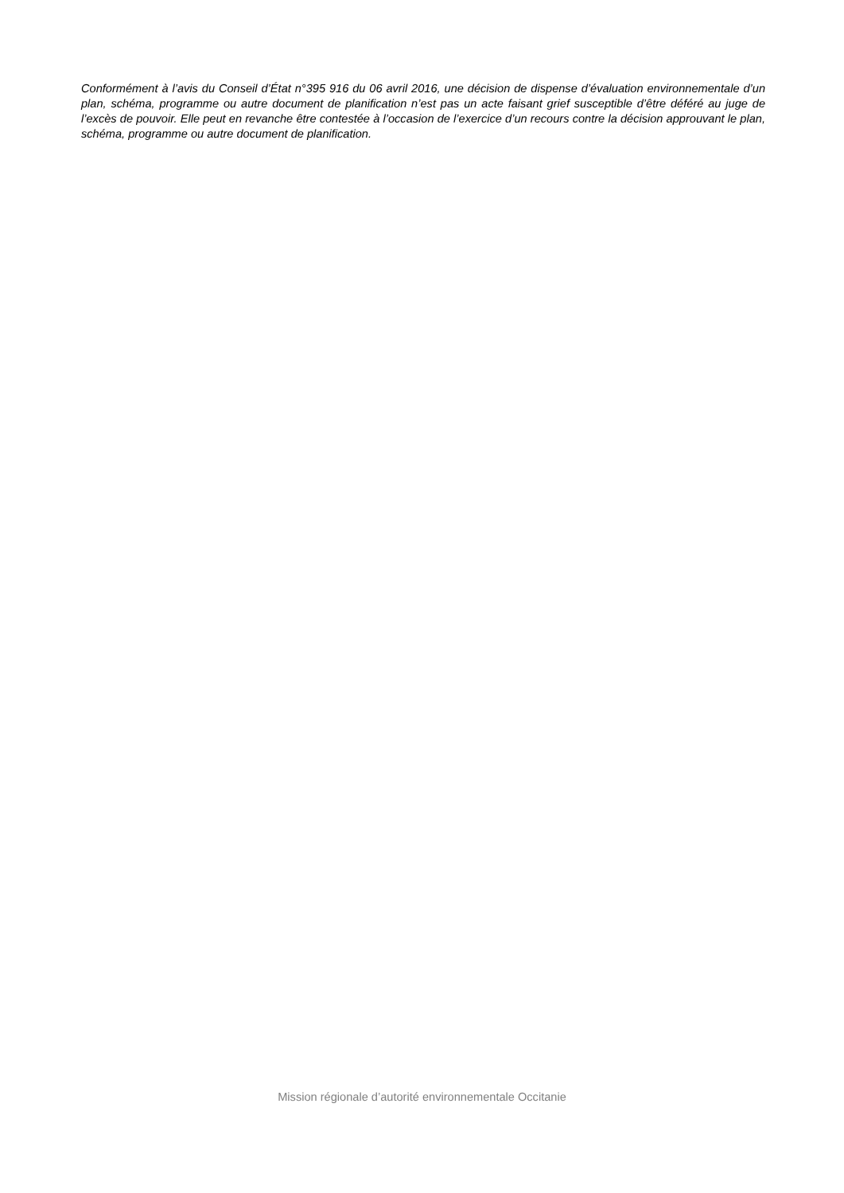Conformément à l’avis du Conseil d’État n°395 916 du 06 avril 2016, une décision de dispense d’évaluation environnementale d’un plan, schéma, programme ou autre document de planification n’est pas un acte faisant grief susceptible d’être déféré au juge de l’excès de pouvoir. Elle peut en revanche être contestée à l’occasion de l’exercice d’un recours contre la décision approuvant le plan, schéma, programme ou autre document de planification.
Mission régionale d’autorité environnementale Occitanie